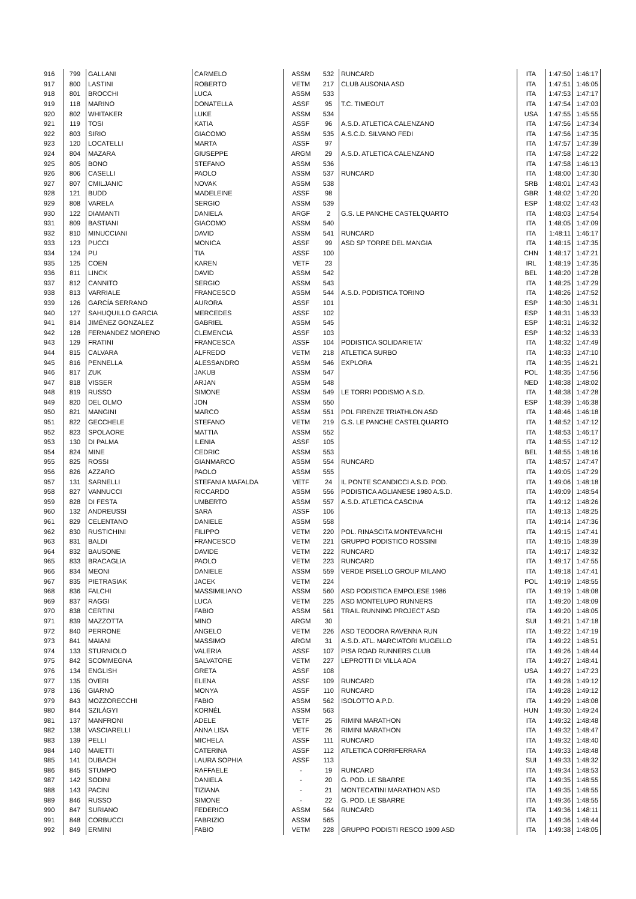| 916 | 799 | GALLANI | CARMELO | ASSM | 532 | RUNCARD | ITA | 1:47:50 | 1:46:17 |
| 917 | 800 | LASTINI | ROBERTO | VETM | 217 | CLUB AUSONIA ASD | ITA | 1:47:51 | 1:46:05 |
| 918 | 801 | BROCCHI | LUCA | ASSM | 533 | | ITA | 1:47:53 | 1:47:17 |
| 919 | 118 | MARINO | DONATELLA | ASSF | 95 | T.C. TIMEOUT | ITA | 1:47:54 | 1:47:03 |
| 920 | 802 | WHITAKER | LUKE | ASSM | 534 | | USA | 1:47:55 | 1:45:55 |
| 921 | 119 | TOSI | KATIA | ASSF | 96 | A.S.D. ATLETICA CALENZANO | ITA | 1:47:56 | 1:47:34 |
| 922 | 803 | SIRIO | GIACOMO | ASSM | 535 | A.S.C.D. SILVANO FEDI | ITA | 1:47:56 | 1:47:35 |
| 923 | 120 | LOCATELLI | MARTA | ASSF | 97 | | ITA | 1:47:57 | 1:47:39 |
| 924 | 804 | MAZARA | GIUSEPPE | ARGM | 29 | A.S.D. ATLETICA CALENZANO | ITA | 1:47:58 | 1:47:22 |
| 925 | 805 | BONO | STEFANO | ASSM | 536 | | ITA | 1:47:58 | 1:46:13 |
| 926 | 806 | CASELLI | PAOLO | ASSM | 537 | RUNCARD | ITA | 1:48:00 | 1:47:30 |
| 927 | 807 | CMILJANIC | NOVAK | ASSM | 538 | | SRB | 1:48:01 | 1:47:43 |
| 928 | 121 | BUDD | MADELEINE | ASSF | 98 | | GBR | 1:48:02 | 1:47:20 |
| 929 | 808 | VARELA | SERGIO | ASSM | 539 | | ESP | 1:48:02 | 1:47:43 |
| 930 | 122 | DIAMANTI | DANIELA | ARGF | 2 | G.S. LE PANCHE CASTELQUARTO | ITA | 1:48:03 | 1:47:54 |
| 931 | 809 | BASTIANI | GIACOMO | ASSM | 540 | | ITA | 1:48:05 | 1:47:09 |
| 932 | 810 | MINUCCIANI | DAVID | ASSM | 541 | RUNCARD | ITA | 1:48:11 | 1:46:17 |
| 933 | 123 | PUCCI | MONICA | ASSF | 99 | ASD SP TORRE DEL MANGIA | ITA | 1:48:15 | 1:47:35 |
| 934 | 124 | PU | TIA | ASSF | 100 | | CHN | 1:48:17 | 1:47:21 |
| 935 | 125 | COEN | KAREN | VETF | 23 | | IRL | 1:48:19 | 1:47:35 |
| 936 | 811 | LINCK | DAVID | ASSM | 542 | | BEL | 1:48:20 | 1:47:28 |
| 937 | 812 | CANNITO | SERGIO | ASSM | 543 | | ITA | 1:48:25 | 1:47:29 |
| 938 | 813 | VARRIALE | FRANCESCO | ASSM | 544 | A.S.D. PODISTICA TORINO | ITA | 1:48:26 | 1:47:52 |
| 939 | 126 | GARCÍA SERRANO | AURORA | ASSF | 101 | | ESP | 1:48:30 | 1:46:31 |
| 940 | 127 | SAHUQUILLO GARCIA | MERCEDES | ASSF | 102 | | ESP | 1:48:31 | 1:46:33 |
| 941 | 814 | JIMÉNEZ GONZALEZ | GABRIEL | ASSM | 545 | | ESP | 1:48:31 | 1:46:32 |
| 942 | 128 | FERNANDEZ MORENO | CLEMENCIA | ASSF | 103 | | ESP | 1:48:32 | 1:46:33 |
| 943 | 129 | FRATINI | FRANCESCA | ASSF | 104 | PODISTICA SOLIDARIETA' | ITA | 1:48:32 | 1:47:49 |
| 944 | 815 | CALVARA | ALFREDO | VETM | 218 | ATLETICA SURBO | ITA | 1:48:33 | 1:47:10 |
| 945 | 816 | PENNELLA | ALESSANDRO | ASSM | 546 | EXPLORA | ITA | 1:48:35 | 1:46:21 |
| 946 | 817 | ZUK | JAKUB | ASSM | 547 | | POL | 1:48:35 | 1:47:56 |
| 947 | 818 | VISSER | ARJAN | ASSM | 548 | | NED | 1:48:38 | 1:48:02 |
| 948 | 819 | RUSSO | SIMONE | ASSM | 549 | LE TORRI PODISMO A.S.D. | ITA | 1:48:38 | 1:47:28 |
| 949 | 820 | DEL OLMO | JON | ASSM | 550 | | ESP | 1:48:39 | 1:46:38 |
| 950 | 821 | MANGINI | MARCO | ASSM | 551 | POL FIRENZE TRIATHLON ASD | ITA | 1:48:46 | 1:46:18 |
| 951 | 822 | GECCHELE | STEFANO | VETM | 219 | G.S. LE PANCHE CASTELQUARTO | ITA | 1:48:52 | 1:47:12 |
| 952 | 823 | SPOLAORE | MATTIA | ASSM | 552 | | ITA | 1:48:53 | 1:46:17 |
| 953 | 130 | DI PALMA | ILENIA | ASSF | 105 | | ITA | 1:48:55 | 1:47:12 |
| 954 | 824 | MINE | CEDRIC | ASSM | 553 | | BEL | 1:48:55 | 1:48:16 |
| 955 | 825 | ROSSI | GIANMARCO | ASSM | 554 | RUNCARD | ITA | 1:48:57 | 1:47:47 |
| 956 | 826 | AZZARO | PAOLO | ASSM | 555 | | ITA | 1:49:05 | 1:47:29 |
| 957 | 131 | SARNELLI | STEFANIA MAFALDA | VETF | 24 | IL PONTE SCANDICCI A.S.D. POD. | ITA | 1:49:06 | 1:48:18 |
| 958 | 827 | VANNUCCI | RICCARDO | ASSM | 556 | PODISTICA AGLIANESE 1980 A.S.D. | ITA | 1:49:09 | 1:48:54 |
| 959 | 828 | DI FESTA | UMBERTO | ASSM | 557 | A.S.D. ATLETICA CASCINA | ITA | 1:49:12 | 1:48:26 |
| 960 | 132 | ANDREUSSI | SARA | ASSF | 106 | | ITA | 1:49:13 | 1:48:25 |
| 961 | 829 | CELENTANO | DANIELE | ASSM | 558 | | ITA | 1:49:14 | 1:47:36 |
| 962 | 830 | RUSTICHINI | FILIPPO | VETM | 220 | POL. RINASCITA MONTEVARCHI | ITA | 1:49:15 | 1:47:41 |
| 963 | 831 | BALDI | FRANCESCO | VETM | 221 | GRUPPO PODISTICO ROSSINI | ITA | 1:49:15 | 1:48:39 |
| 964 | 832 | BAUSONE | DAVIDE | VETM | 222 | RUNCARD | ITA | 1:49:17 | 1:48:32 |
| 965 | 833 | BRACAGLIA | PAOLO | VETM | 223 | RUNCARD | ITA | 1:49:17 | 1:47:55 |
| 966 | 834 | MEONI | DANIELE | ASSM | 559 | VERDE PISELLO GROUP MILANO | ITA | 1:49:18 | 1:47:41 |
| 967 | 835 | PIETRASIAK | JACEK | VETM | 224 | | POL | 1:49:19 | 1:48:55 |
| 968 | 836 | FALCHI | MASSIMILIANO | ASSM | 560 | ASD PODISTICA EMPOLESE 1986 | ITA | 1:49:19 | 1:48:08 |
| 969 | 837 | RAGGI | LUCA | VETM | 225 | ASD MONTELUPO RUNNERS | ITA | 1:49:20 | 1:48:09 |
| 970 | 838 | CERTINI | FABIO | ASSM | 561 | TRAIL RUNNING PROJECT ASD | ITA | 1:49:20 | 1:48:05 |
| 971 | 839 | MAZZOTTA | MINO | ARGM | 30 | | SUI | 1:49:21 | 1:47:18 |
| 972 | 840 | PERRONE | ANGELO | VETM | 226 | ASD TEODORA RAVENNA RUN | ITA | 1:49:22 | 1:47:19 |
| 973 | 841 | MAIANI | MASSIMO | ARGM | 31 | A.S.D. ATL. MARCIATORI MUGELLO | ITA | 1:49:22 | 1:48:51 |
| 974 | 133 | STURNIOLO | VALERIA | ASSF | 107 | PISA ROAD RUNNERS CLUB | ITA | 1:49:26 | 1:48:44 |
| 975 | 842 | SCOMMEGNA | SALVATORE | VETM | 227 | LEPROTTI DI VILLA ADA | ITA | 1:49:27 | 1:48:41 |
| 976 | 134 | ENGLISH | GRETA | ASSF | 108 | | USA | 1:49:27 | 1:47:23 |
| 977 | 135 | OVERI | ELENA | ASSF | 109 | RUNCARD | ITA | 1:49:28 | 1:49:12 |
| 978 | 136 | GIARNÓ | MONYA | ASSF | 110 | RUNCARD | ITA | 1:49:28 | 1:49:12 |
| 979 | 843 | MOZZORECCHI | FABIO | ASSM | 562 | ISOLOTTO A.P.D. | ITA | 1:49:29 | 1:48:08 |
| 980 | 844 | SZILÁGYI | KORNÉL | ASSM | 563 | | HUN | 1:49:30 | 1:49:24 |
| 981 | 137 | MANFRONI | ADELE | VETF | 25 | RIMINI MARATHON | ITA | 1:49:32 | 1:48:48 |
| 982 | 138 | VASCIARELLI | ANNA LISA | VETF | 26 | RIMINI MARATHON | ITA | 1:49:32 | 1:48:47 |
| 983 | 139 | PELLI | MICHELA | ASSF | 111 | RUNCARD | ITA | 1:49:32 | 1:48:40 |
| 984 | 140 | MAIETTI | CATERINA | ASSF | 112 | ATLETICA CORRIFERRARA | ITA | 1:49:33 | 1:48:48 |
| 985 | 141 | DUBACH | LAURA SOPHIA | ASSF | 113 | | SUI | 1:49:33 | 1:48:32 |
| 986 | 845 | STUMPO | RAFFAELE | - | 19 | RUNCARD | ITA | 1:49:34 | 1:48:53 |
| 987 | 142 | SODINI | DANIELA | - | 20 | G. POD. LE SBARRE | ITA | 1:49:35 | 1:48:55 |
| 988 | 143 | PACINI | TIZIANA | - | 21 | MONTECATINI MARATHON ASD | ITA | 1:49:35 | 1:48:55 |
| 989 | 846 | RUSSO | SIMONE | - | 22 | G. POD. LE SBARRE | ITA | 1:49:36 | 1:48:55 |
| 990 | 847 | SURIANO | FEDERICO | ASSM | 564 | RUNCARD | ITA | 1:49:36 | 1:48:11 |
| 991 | 848 | CORBUCCI | FABRIZIO | ASSM | 565 | | ITA | 1:49:36 | 1:48:44 |
| 992 | 849 | ERMINI | FABIO | VETM | 228 | GRUPPO PODISTI RESCO 1909 ASD | ITA | 1:49:38 | 1:48:05 |